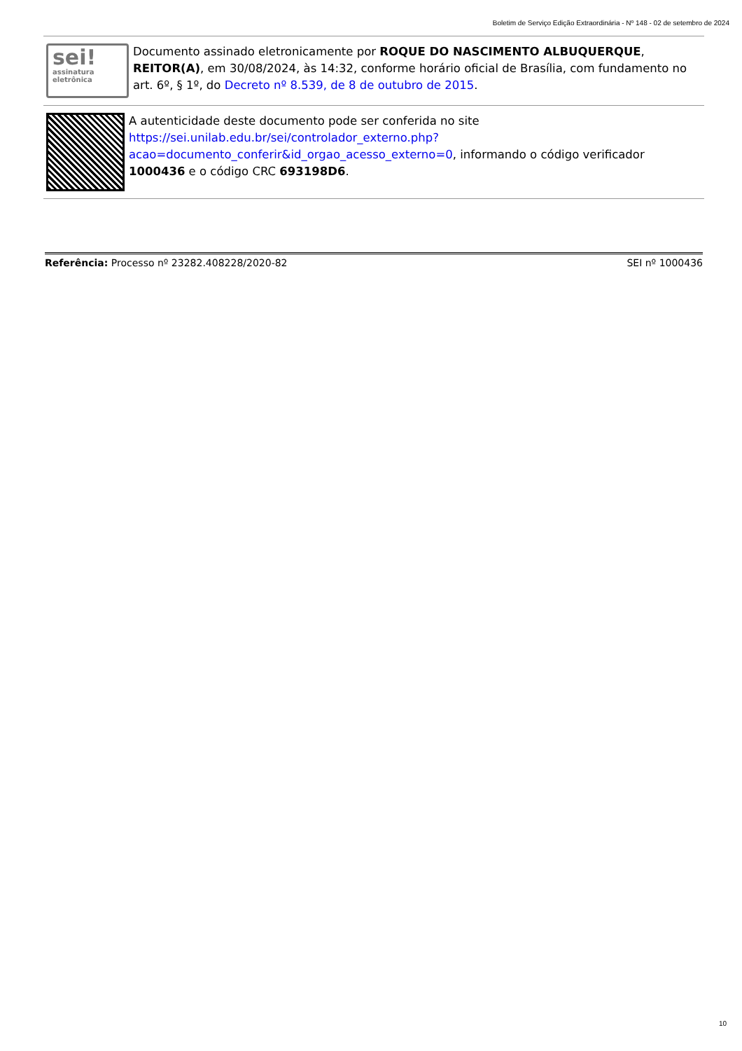Boletim de Serviço Edição Extraordinária - Nº 148 - 02 de setembro de 2024
sei!
assinatura eletrônica
Documento assinado eletronicamente por ROQUE DO NASCIMENTO ALBUQUERQUE, REITOR(A), em 30/08/2024, às 14:32, conforme horário oficial de Brasília, com fundamento no art. 6º, § 1º, do Decreto nº 8.539, de 8 de outubro de 2015.
A autenticidade deste documento pode ser conferida no site https://sei.unilab.edu.br/sei/controlador_externo.php?acao=documento_conferir&id_orgao_acesso_externo=0, informando o código verificador 1000436 e o código CRC 693198D6.
Referência: Processo nº 23282.408228/2020-82 SEI nº 1000436
10